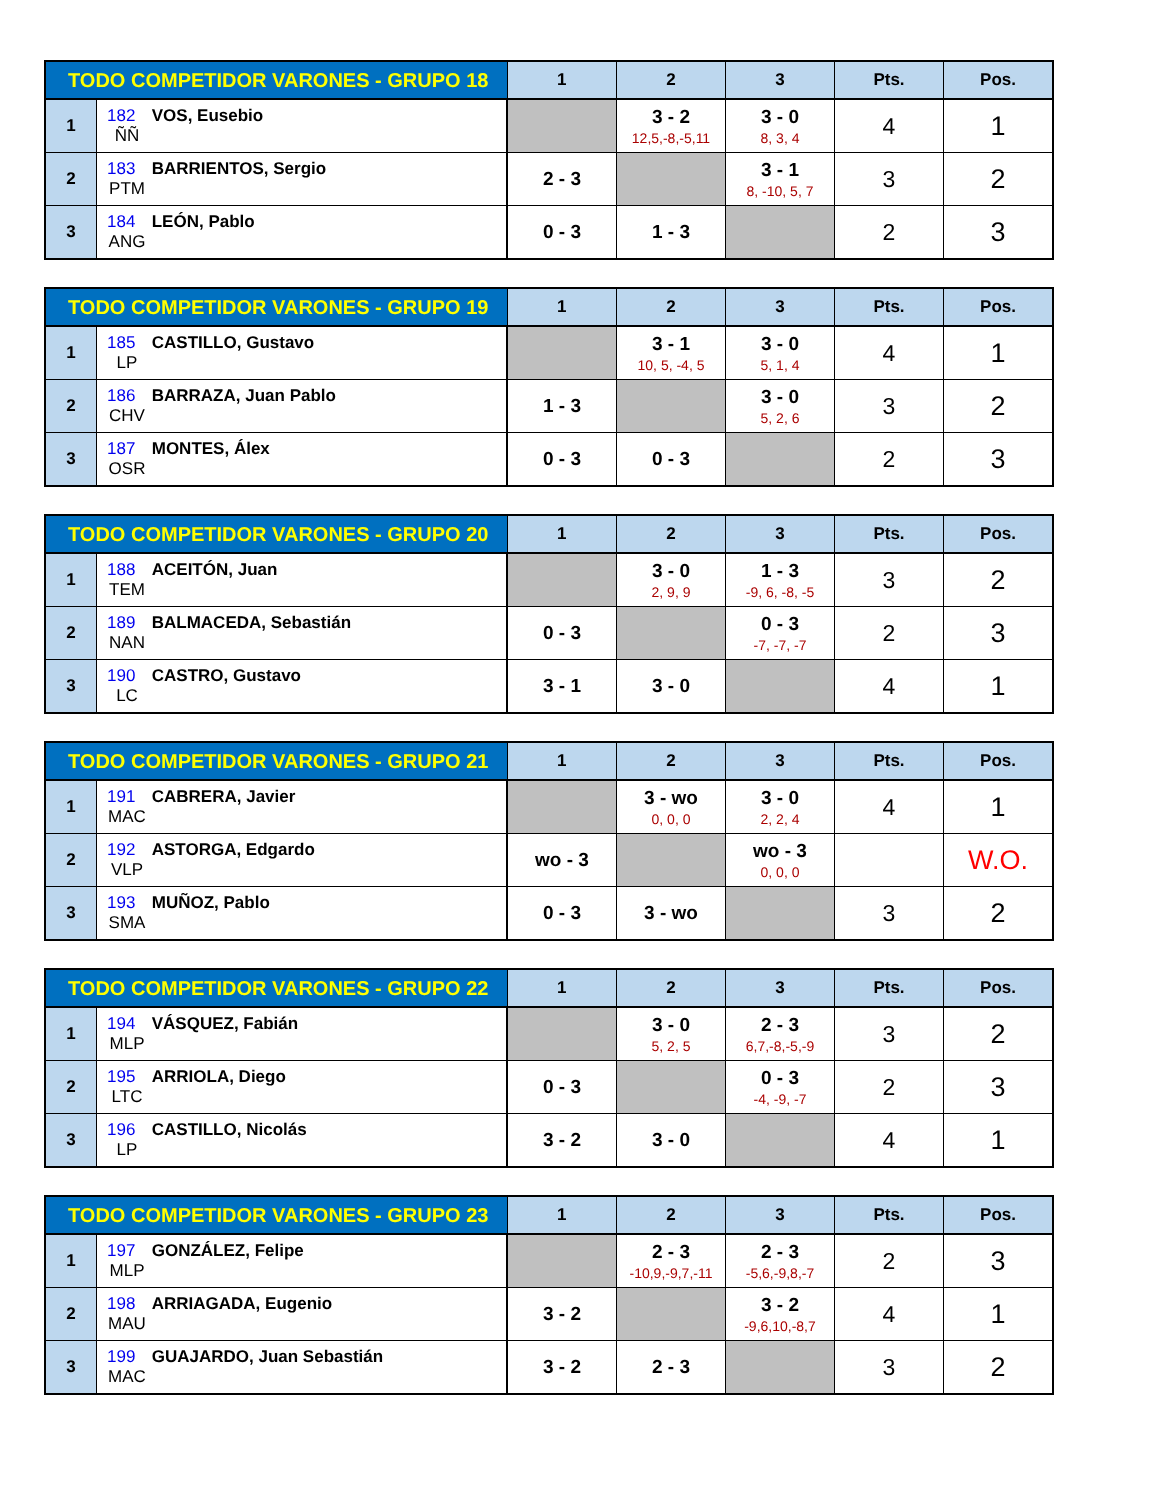| TODO COMPETIDOR VARONES - GRUPO 18 | | 1 | 2 | 3 | Pts. | Pos. |
| --- | --- | --- | --- | --- | --- | --- |
| 1 | 182 VOS, Eusebio ÑÑ | | 3 - 2 12,5,-8,-5,11 | 3 - 0 8, 3, 4 | 4 | 1 |
| 2 | 183 BARRIENTOS, Sergio PTM | 2 - 3 | | 3 - 1 8, -10, 5, 7 | 3 | 2 |
| 3 | 184 LEÓN, Pablo ANG | 0 - 3 | 1 - 3 | | 2 | 3 |
| TODO COMPETIDOR VARONES - GRUPO 19 | | 1 | 2 | 3 | Pts. | Pos. |
| --- | --- | --- | --- | --- | --- | --- |
| 1 | 185 CASTILLO, Gustavo LP | | 3 - 1 10, 5, -4, 5 | 3 - 0 5, 1, 4 | 4 | 1 |
| 2 | 186 BARRAZA, Juan Pablo CHV | 1 - 3 | | 3 - 0 5, 2, 6 | 3 | 2 |
| 3 | 187 MONTES, Álex OSR | 0 - 3 | 0 - 3 | | 2 | 3 |
| TODO COMPETIDOR VARONES - GRUPO 20 | | 1 | 2 | 3 | Pts. | Pos. |
| --- | --- | --- | --- | --- | --- | --- |
| 1 | 188 ACEITÓN, Juan TEM | | 3 - 0 2, 9, 9 | 1 - 3 -9, 6, -8, -5 | 3 | 2 |
| 2 | 189 BALMACEDA, Sebastián NAN | 0 - 3 | | 0 - 3 -7, -7, -7 | 2 | 3 |
| 3 | 190 CASTRO, Gustavo LC | 3 - 1 | 3 - 0 | | 4 | 1 |
| TODO COMPETIDOR VARONES - GRUPO 21 | | 1 | 2 | 3 | Pts. | Pos. |
| --- | --- | --- | --- | --- | --- | --- |
| 1 | 191 CABRERA, Javier MAC | | 3 - wo 0, 0, 0 | 3 - 0 2, 2, 4 | 4 | 1 |
| 2 | 192 ASTORGA, Edgardo VLP | wo - 3 | | wo - 3 0, 0, 0 | | W.O. |
| 3 | 193 MUÑOZ, Pablo SMA | 0 - 3 | 3 - wo | | 3 | 2 |
| TODO COMPETIDOR VARONES - GRUPO 22 | | 1 | 2 | 3 | Pts. | Pos. |
| --- | --- | --- | --- | --- | --- | --- |
| 1 | 194 VÁSQUEZ, Fabián MLP | | 3 - 0 5, 2, 5 | 2 - 3 6,7,-8,-5,-9 | 3 | 2 |
| 2 | 195 ARRIOLA, Diego LTC | 0 - 3 | | 0 - 3 -4, -9, -7 | 2 | 3 |
| 3 | 196 CASTILLO, Nicolás LP | 3 - 2 | 3 - 0 | | 4 | 1 |
| TODO COMPETIDOR VARONES - GRUPO 23 | | 1 | 2 | 3 | Pts. | Pos. |
| --- | --- | --- | --- | --- | --- | --- |
| 1 | 197 GONZÁLEZ, Felipe MLP | | 2 - 3 -10,9,-9,7,-11 | 2 - 3 -5,6,-9,8,-7 | 2 | 3 |
| 2 | 198 ARRIAGADA, Eugenio MAU | 3 - 2 | | 3 - 2 -9,6,10,-8,7 | 4 | 1 |
| 3 | 199 GUAJARDO, Juan Sebastián MAC | 3 - 2 | 2 - 3 | | 3 | 2 |